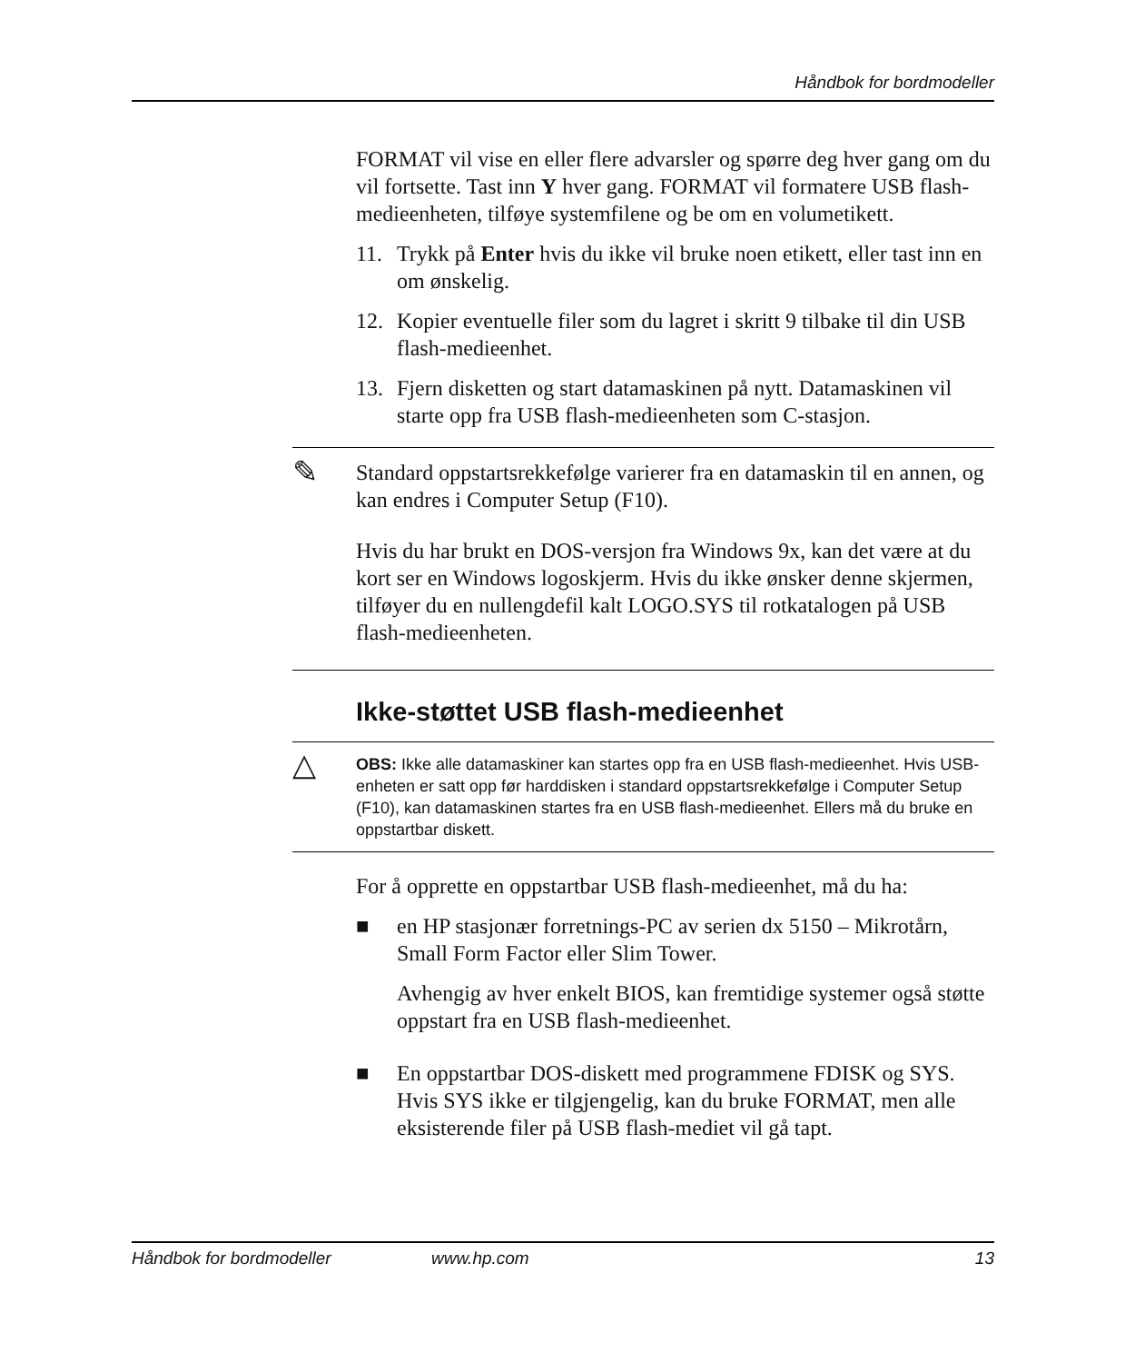Håndbok for bordmodeller
FORMAT vil vise en eller flere advarsler og spørre deg hver gang om du vil fortsette. Tast inn Y hver gang. FORMAT vil formatere USB flash-medieenheten, tilføye systemfilene og be om en volumetikett.
11. Trykk på Enter hvis du ikke vil bruke noen etikett, eller tast inn en om ønskelig.
12. Kopier eventuelle filer som du lagret i skritt 9 tilbake til din USB flash-medieenhet.
13. Fjern disketten og start datamaskinen på nytt. Datamaskinen vil starte opp fra USB flash-medieenheten som C-stasjon.
✎
Standard oppstartsrekkefølge varierer fra en datamaskin til en annen, og kan endres i Computer Setup (F10).
Hvis du har brukt en DOS-versjon fra Windows 9x, kan det være at du kort ser en Windows logoskjerm. Hvis du ikke ønsker denne skjermen, tilføyer du en nullengdefil kalt LOGO.SYS til rotkatalogen på USB flash-medieenheten.
Ikke-støttet USB flash-medieenhet
△ OBS: Ikke alle datamaskiner kan startes opp fra en USB flash-medieenhet. Hvis USB-enheten er satt opp før harddisken i standard oppstartsrekkefølge i Computer Setup (F10), kan datamaskinen startes fra en USB flash-medieenhet. Ellers må du bruke en oppstartbar diskett.
For å opprette en oppstartbar USB flash-medieenhet, må du ha:
■ en HP stasjonær forretnings-PC av serien dx 5150 – Mikrotårn, Small Form Factor eller Slim Tower.
Avhengig av hver enkelt BIOS, kan fremtidige systemer også støtte oppstart fra en USB flash-medieenhet.
■ En oppstartbar DOS-diskett med programmene FDISK og SYS. Hvis SYS ikke er tilgjengelig, kan du bruke FORMAT, men alle eksisterende filer på USB flash-mediet vil gå tapt.
Håndbok for bordmodeller www.hp.com 13